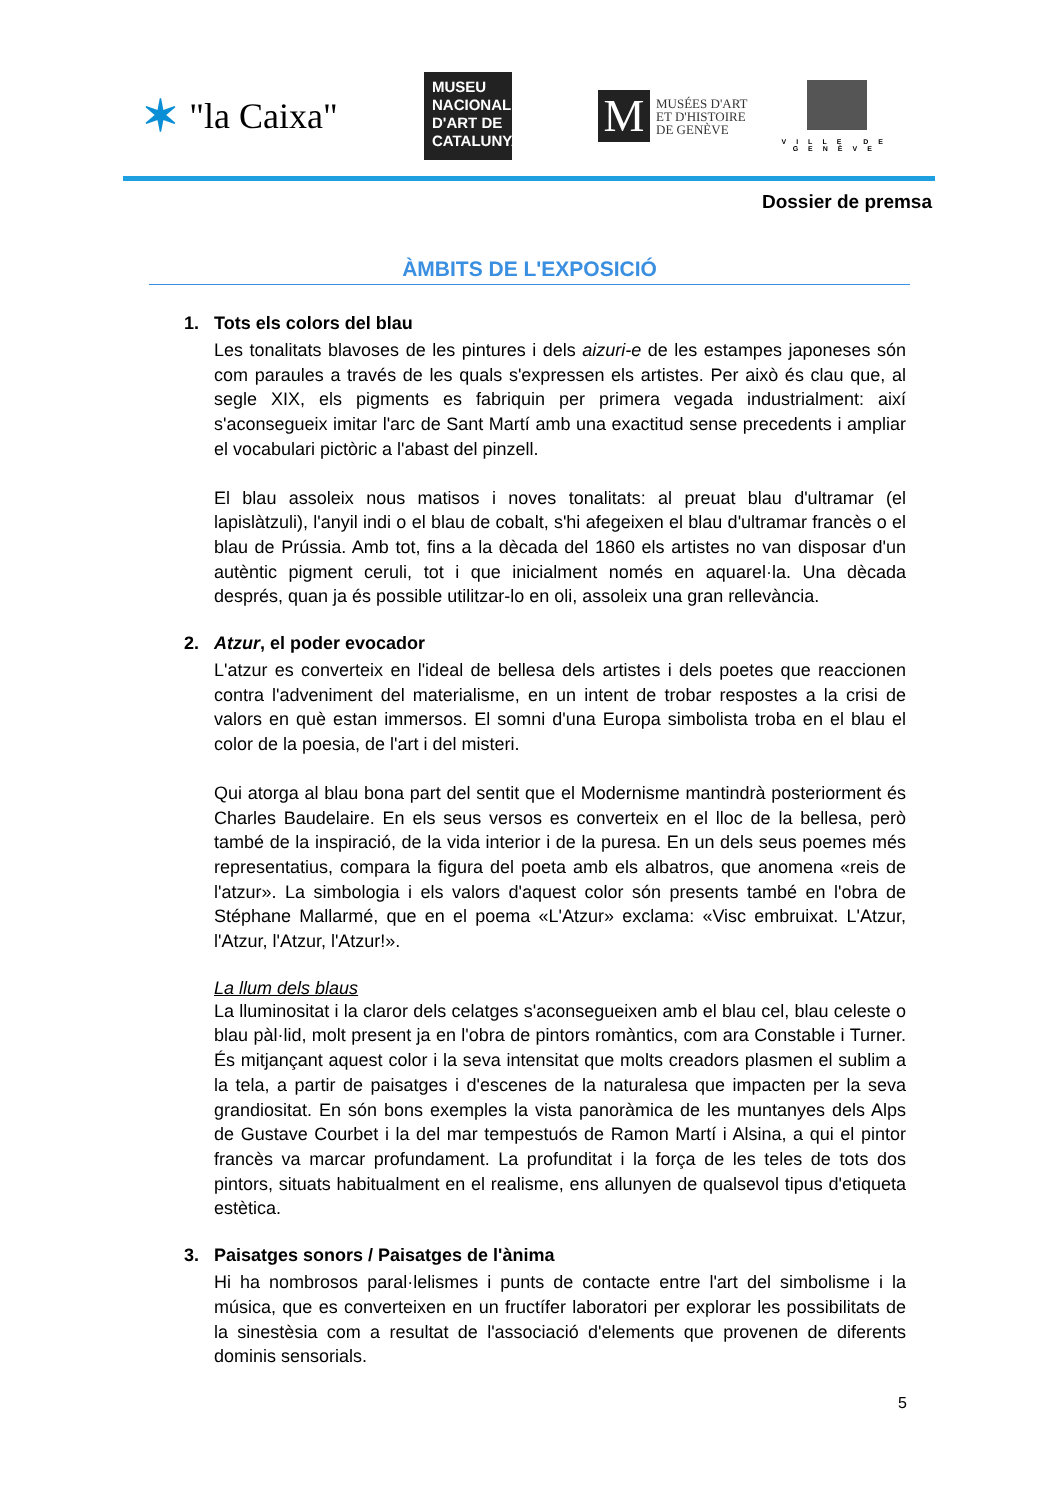✶ "la Caixa"
MUSEU
NACIONAL
D'ART DE
CATALUNYA
M
MUSÉES D'ART
ET D'HISTOIRE
DE GENÈVE
VILLE DE
GENÈVE
Dossier de premsa
ÀMBITS DE L'EXPOSICIÓ
1. Tots els colors del blau
Les tonalitats blavoses de les pintures i dels aizuri-e de les estampes japoneses són com paraules a través de les quals s'expressen els artistes. Per això és clau que, al segle XIX, els pigments es fabriquin per primera vegada industrialment: així s'aconsegueix imitar l'arc de Sant Martí amb una exactitud sense precedents i ampliar el vocabulari pictòric a l'abast del pinzell.
El blau assoleix nous matisos i noves tonalitats: al preuat blau d'ultramar (el lapislàtzuli), l'anyil indi o el blau de cobalt, s'hi afegeixen el blau d'ultramar francès o el blau de Prússia. Amb tot, fins a la dècada del 1860 els artistes no van disposar d'un autèntic pigment ceruli, tot i que inicialment només en aquarel·la. Una dècada després, quan ja és possible utilitzar-lo en oli, assoleix una gran rellevància.
2. Atzur, el poder evocador
L'atzur es converteix en l'ideal de bellesa dels artistes i dels poetes que reaccionen contra l'adveniment del materialisme, en un intent de trobar respostes a la crisi de valors en què estan immersos. El somni d'una Europa simbolista troba en el blau el color de la poesia, de l'art i del misteri.
Qui atorga al blau bona part del sentit que el Modernisme mantindrà posteriorment és Charles Baudelaire. En els seus versos es converteix en el lloc de la bellesa, però també de la inspiració, de la vida interior i de la puresa. En un dels seus poemes més representatius, compara la figura del poeta amb els albatros, que anomena «reis de l'atzur». La simbologia i els valors d'aquest color són presents també en l'obra de Stéphane Mallarmé, que en el poema «L'Atzur» exclama: «Visc embruixat. L'Atzur, l'Atzur, l'Atzur, l'Atzur!».
La llum dels blaus
La lluminositat i la claror dels celatges s'aconsegueixen amb el blau cel, blau celeste o blau pàl·lid, molt present ja en l'obra de pintors romàntics, com ara Constable i Turner. És mitjançant aquest color i la seva intensitat que molts creadors plasmen el sublim a la tela, a partir de paisatges i d'escenes de la naturalesa que impacten per la seva grandiositat. En són bons exemples la vista panoràmica de les muntanyes dels Alps de Gustave Courbet i la del mar tempestuós de Ramon Martí i Alsina, a qui el pintor francès va marcar profundament. La profunditat i la força de les teles de tots dos pintors, situats habitualment en el realisme, ens allunyen de qualsevol tipus d'etiqueta estètica.
3. Paisatges sonors / Paisatges de l'ànima
Hi ha nombrosos paral·lelismes i punts de contacte entre l'art del simbolisme i la música, que es converteixen en un fructífer laboratori per explorar les possibilitats de la sinestèsia com a resultat de l'associació d'elements que provenen de diferents dominis sensorials.
5